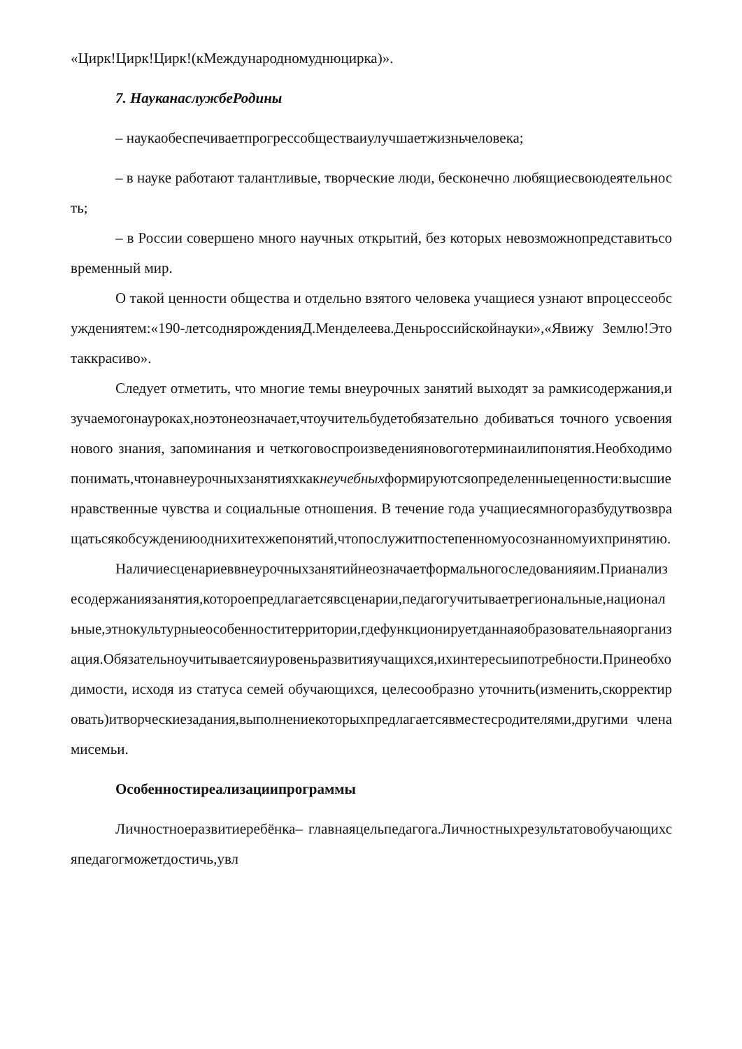«Цирк!Цирк!Цирк!(кМеждународномуднюцирка)».
7. НауканаслужбеРодины
– наукаобеспечиваетпрогрессобществаиулучшаетжизньчеловека;
– в науке работают талантливые, творческие люди, бесконечно любящиесвоюдеятельность;
– в России совершено много научных открытий, без которых невозможнопредставитьсовременный мир.
О такой ценности общества и отдельно взятого человека учащиеся узнают впроцессеобсуждениятем:«190-летсодняpожденияД.Менделеева.Деньроссийскойнауки»,«Явижу Землю!Этотаккрасиво».
Следует отметить, что многие темы внеурочных занятий выходят за рамкисодержания,изучаемогонауроках,ноэтонеозначает,чтоучительбудетобязательно добиваться точного усвоения нового знания, запоминания и четкоговоспроизведенияновоготерминаилипонятия.Необходимопонимать,чтонавнеурочныхзанятияхкакнеучебныхформируютсяопределенныеценности:высшие нравственные чувства и социальные отношения. В течение года учащиесямногоразбудутвозвращатьсякобсуждениюоднихитехжепонятий,чтопослужитпостепенномуосознанномуихпринятию.
Наличиесценариеввнеурочныхзанятийнеозначаетформальногоследованияим.Прианализесодержаниязанятия,котороепредлагаетсявсценарии,педагогучитываетрегиональные,национальные,этнокультурныеособенноститерритории,гдефункционируетданнаяобразовательнаяорганизация.Обязательноучитываетсяиуровеньразвитияучащихся,ихинтересыипотребности.Принеобходимости, исходя из статуса семей обучающихся, целесообразно уточнить(изменить,скорректировать)итворческиезадания,выполнениекоторыхпредлагаетсявместесродителями,другими членамисемьи.
Особенностиреализациипрограммы
Личностноеразвитиеребёнка– главнаяцельпедагога.Личностныхрезультатовобучающихсяпедагогможетдостичь,увл